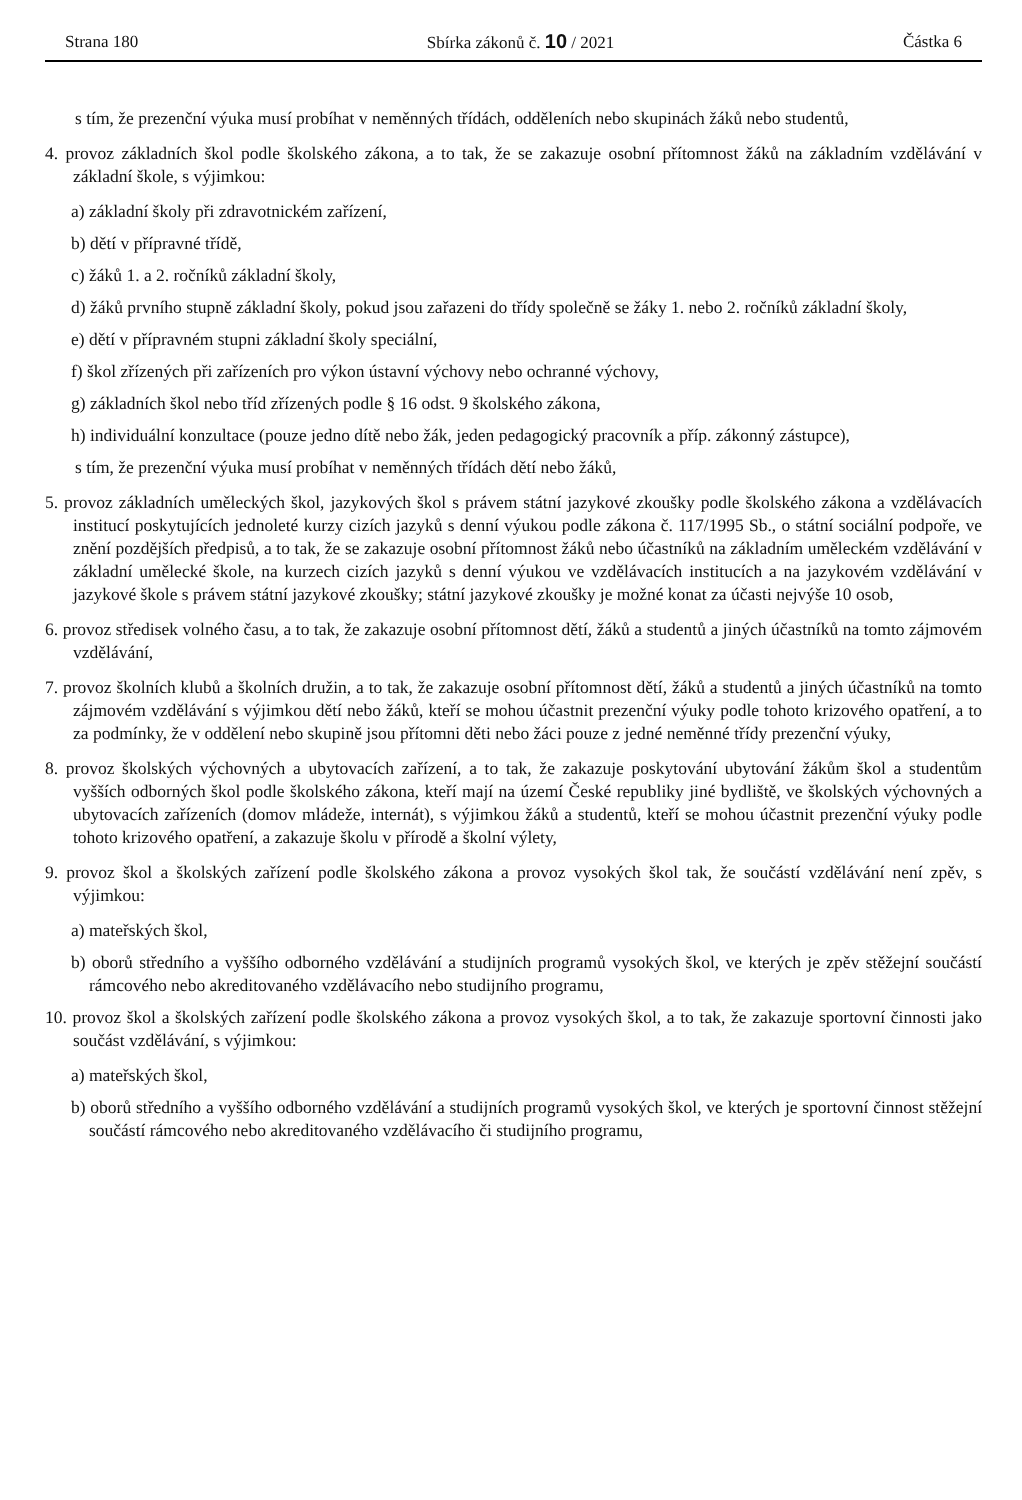Strana 180 Sbírka zákonů č. 10 / 2021 Částka 6
s tím, že prezenční výuka musí probíhat v neměnných třídách, odděleních nebo skupinách žáků nebo studentů,
4. provoz základních škol podle školského zákona, a to tak, že se zakazuje osobní přítomnost žáků na základním vzdělávání v základní škole, s výjimkou:
a) základní školy při zdravotnickém zařízení,
b) dětí v přípravné třídě,
c) žáků 1. a 2. ročníků základní školy,
d) žáků prvního stupně základní školy, pokud jsou zařazeni do třídy společně se žáky 1. nebo 2. ročníků základní školy,
e) dětí v přípravném stupni základní školy speciální,
f) škol zřízených při zařízeních pro výkon ústavní výchovy nebo ochranné výchovy,
g) základních škol nebo tříd zřízených podle § 16 odst. 9 školského zákona,
h) individuální konzultace (pouze jedno dítě nebo žák, jeden pedagogický pracovník a příp. zákonný zástupce),
s tím, že prezenční výuka musí probíhat v neměnných třídách dětí nebo žáků,
5. provoz základních uměleckých škol, jazykových škol s právem státní jazykové zkoušky podle školského zákona a vzdělávacích institucí poskytujících jednoleté kurzy cizích jazyků s denní výukou podle zákona č. 117/1995 Sb., o státní sociální podpoře, ve znění pozdějších předpisů, a to tak, že se zakazuje osobní přítomnost žáků nebo účastníků na základním uměleckém vzdělávání v základní umělecké škole, na kurzech cizích jazyků s denní výukou ve vzdělávacích institucích a na jazykovém vzdělávání v jazykové škole s právem státní jazykové zkoušky; státní jazykové zkoušky je možné konat za účasti nejvýše 10 osob,
6. provoz středisek volného času, a to tak, že zakazuje osobní přítomnost dětí, žáků a studentů a jiných účastníků na tomto zájmovém vzdělávání,
7. provoz školních klubů a školních družin, a to tak, že zakazuje osobní přítomnost dětí, žáků a studentů a jiných účastníků na tomto zájmovém vzdělávání s výjimkou dětí nebo žáků, kteří se mohou účastnit prezenční výuky podle tohoto krizového opatření, a to za podmínky, že v oddělení nebo skupině jsou přítomni děti nebo žáci pouze z jedné neměnné třídy prezenční výuky,
8. provoz školských výchovných a ubytovacích zařízení, a to tak, že zakazuje poskytování ubytování žákům škol a studentům vyšších odborných škol podle školského zákona, kteří mají na území České republiky jiné bydliště, ve školských výchovných a ubytovacích zařízeních (domov mládeže, internát), s výjimkou žáků a studentů, kteří se mohou účastnit prezenční výuky podle tohoto krizového opatření, a zakazuje školu v přírodě a školní výlety,
9. provoz škol a školských zařízení podle školského zákona a provoz vysokých škol tak, že součástí vzdělávání není zpěv, s výjimkou:
a) mateřských škol,
b) oborů středního a vyššího odborného vzdělávání a studijních programů vysokých škol, ve kterých je zpěv stěžejní součástí rámcového nebo akreditovaného vzdělávacího nebo studijního programu,
10. provoz škol a školských zařízení podle školského zákona a provoz vysokých škol, a to tak, že zakazuje sportovní činnosti jako součást vzdělávání, s výjimkou:
a) mateřských škol,
b) oborů středního a vyššího odborného vzdělávání a studijních programů vysokých škol, ve kterých je sportovní činnost stěžejní součástí rámcového nebo akreditovaného vzdělávacího či studijního programu,